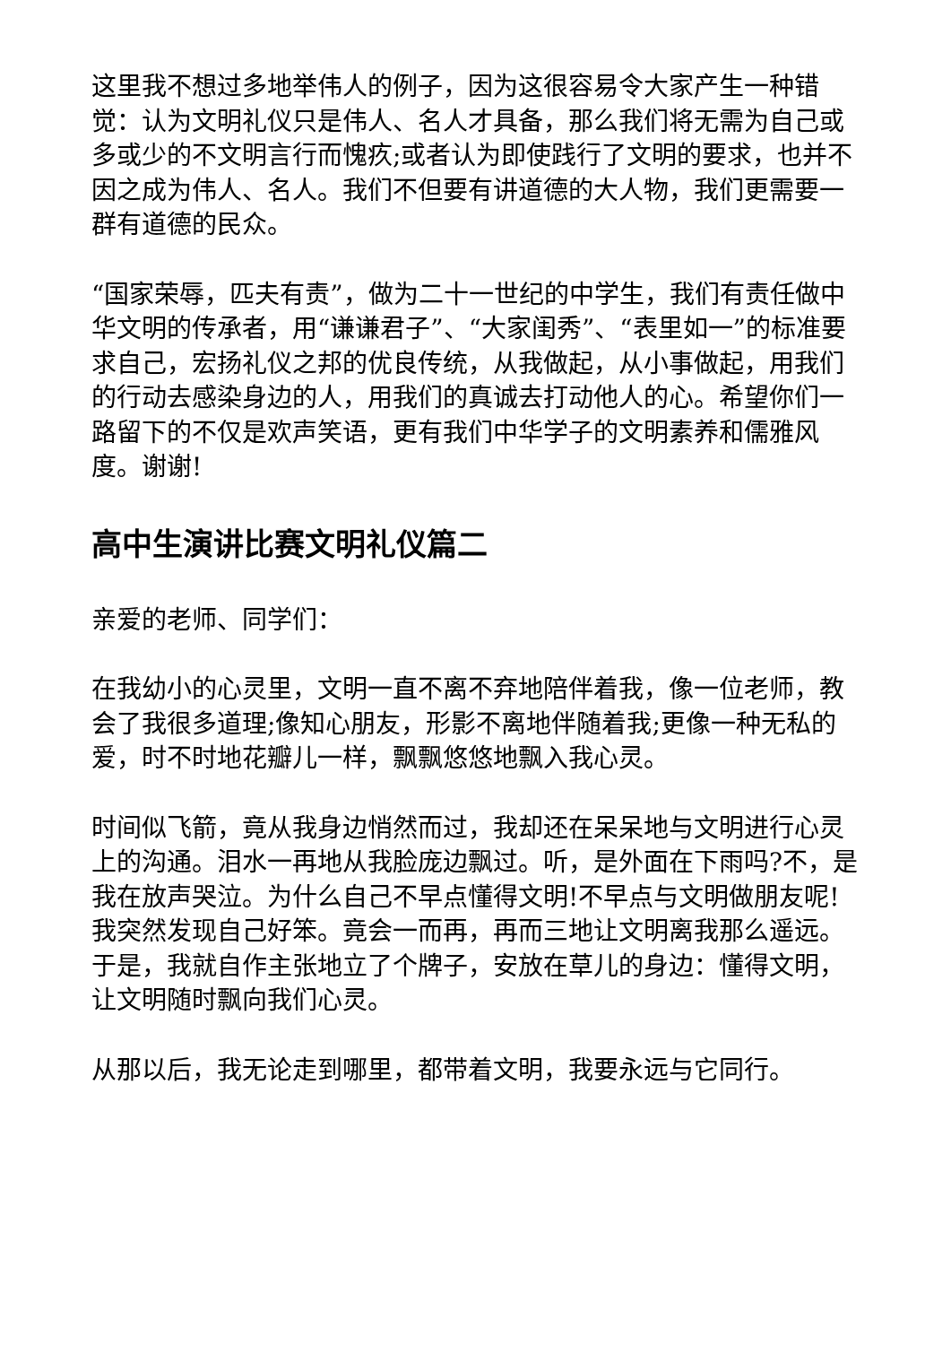这里我不想过多地举伟人的例子，因为这很容易令大家产生一种错觉：认为文明礼仪只是伟人、名人才具备，那么我们将无需为自己或多或少的不文明言行而愧疚;或者认为即使践行了文明的要求，也并不因之成为伟人、名人。我们不但要有讲道德的大人物，我们更需要一群有道德的民众。
“国家荣辱，匹夫有责”，做为二十一世纪的中学生，我们有责任做中华文明的传承者，用“谦谦君子”、“大家闺秀”、“表里如一”的标准要求自己，宏扬礼仪之邦的优良传统，从我做起，从小事做起，用我们的行动去感染身边的人，用我们的真诚去打动他人的心。希望你们一路留下的不仅是欢声笑语，更有我们中华学子的文明素养和儒雅风度。谢谢!
高中生演讲比赛文明礼仪篇二
亲爱的老师、同学们：
在我幼小的心灵里，文明一直不离不弃地陪伴着我，像一位老师，教会了我很多道理;像知心朋友，形影不离地伴随着我;更像一种无私的爱，时不时地花瓣儿一样，飘飘悠悠地飘入我心灵。
时间似飞箭，竟从我身边悄然而过，我却还在呆呆地与文明进行心灵上的沟通。泪水一再地从我脸庞边飘过。听，是外面在下雨吗?不，是我在放声哭泣。为什么自己不早点懂得文明!不早点与文明做朋友呢!我突然发现自己好笨。竟会一而再，再而三地让文明离我那么遥远。于是，我就自作主张地立了个牌子，安放在草儿的身边：懂得文明，让文明随时飘向我们心灵。
从那以后，我无论走到哪里，都带着文明，我要永远与它同行。